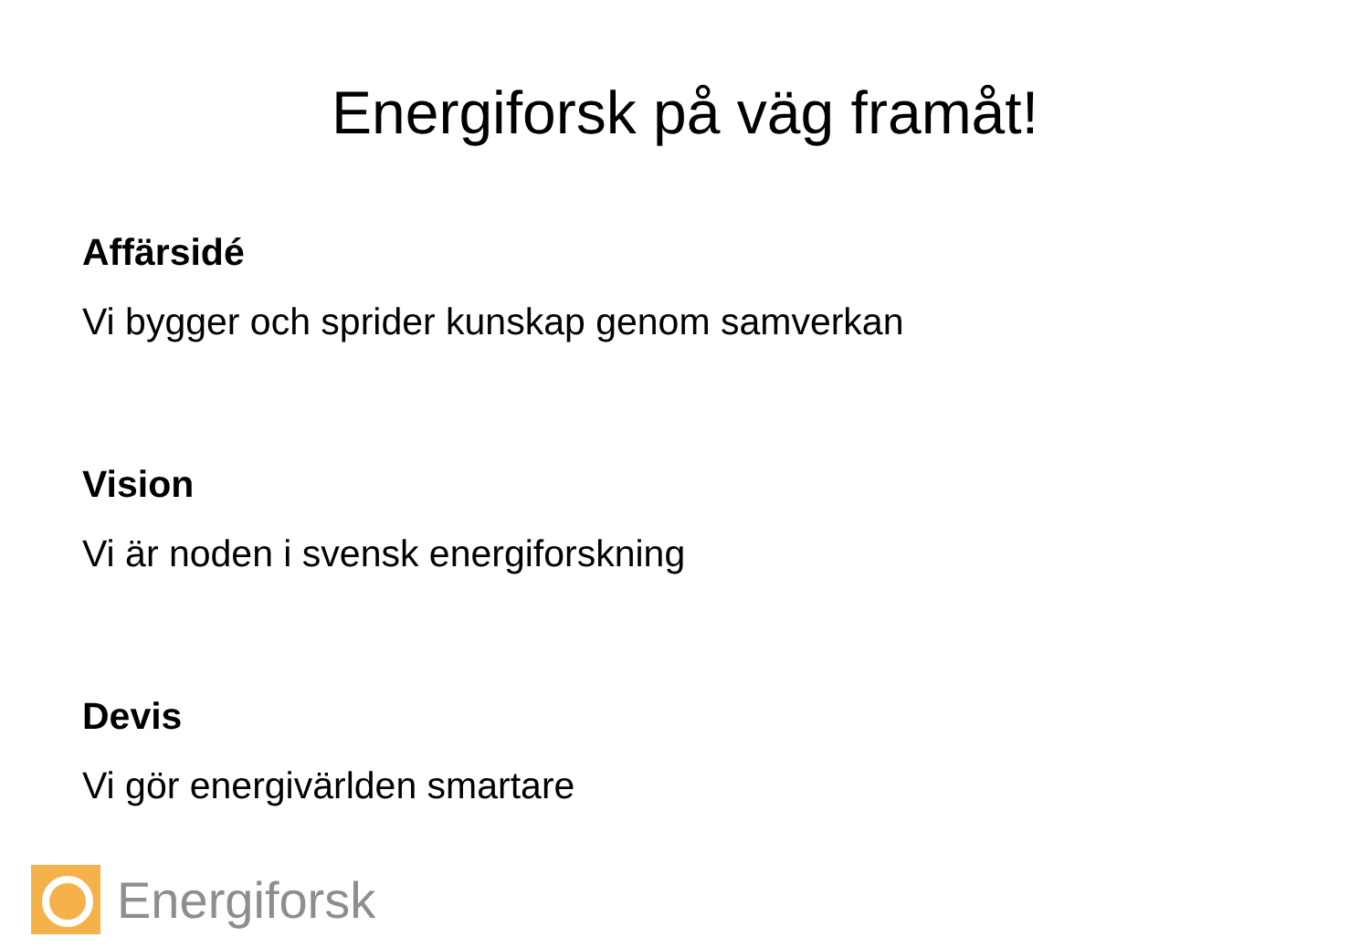Energiforsk på väg framåt!
Affärsidé
Vi bygger och sprider kunskap genom samverkan
Vision
Vi är noden i svensk energiforskning
Devis
Vi gör energivärlden smartare
Energiforsk